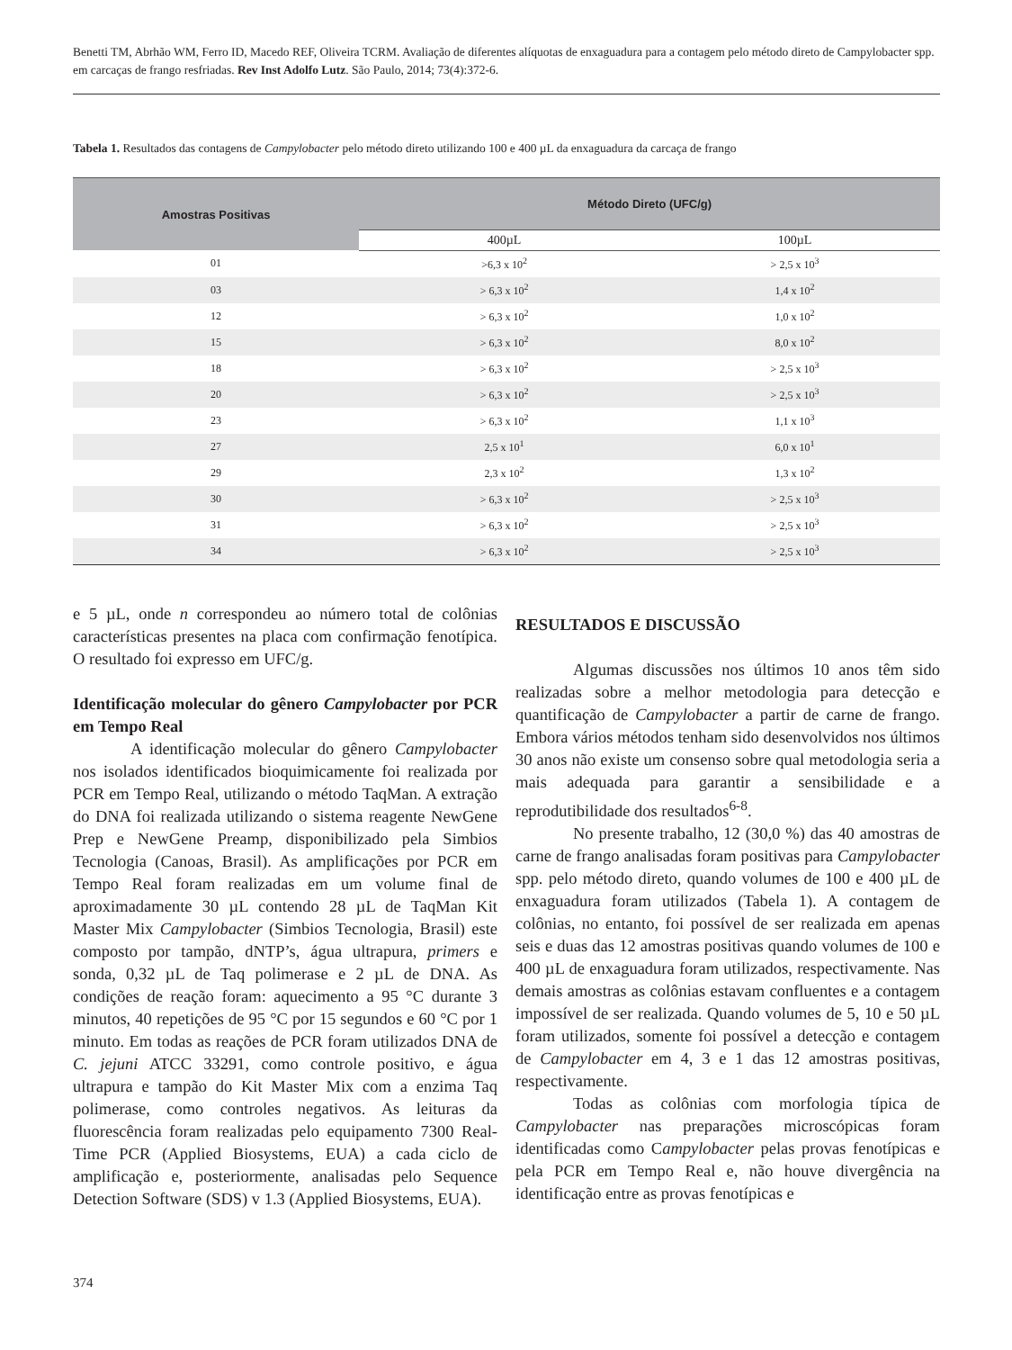Benetti TM, Abrhão WM, Ferro ID, Macedo REF, Oliveira TCRM. Avaliação de diferentes alíquotas de enxaguadura para a contagem pelo método direto de Campylobacter spp. em carcaças de frango resfriadas. Rev Inst Adolfo Lutz. São Paulo, 2014; 73(4):372-6.
Tabela 1. Resultados das contagens de Campylobacter pelo método direto utilizando 100 e 400 µL da enxaguadura da carcaça de frango
| Amostras Positivas | Método Direto (UFC/g) | |
| --- | --- | --- |
| | 400µL | 100µL |
| 01 | >6,3 x 10<sup>2</sup> | > 2,5 x 10<sup>3</sup> |
| 03 | > 6,3 x 10<sup>2</sup> | 1,4 x 10<sup>2</sup> |
| 12 | > 6,3 x 10<sup>2</sup> | 1,0 x 10<sup>2</sup> |
| 15 | > 6,3 x 10<sup>2</sup> | 8,0 x 10<sup>2</sup> |
| 18 | > 6,3 x 10<sup>2</sup> | > 2,5 x 10<sup>3</sup> |
| 20 | > 6,3 x 10<sup>2</sup> | > 2,5 x 10<sup>3</sup> |
| 23 | > 6,3 x 10<sup>2</sup> | 1,1 x 10<sup>3</sup> |
| 27 | 2,5 x 10<sup>1</sup> | 6,0 x 10<sup>1</sup> |
| 29 | 2,3 x 10<sup>2</sup> | 1,3 x 10<sup>2</sup> |
| 30 | > 6,3 x 10<sup>2</sup> | > 2,5 x 10<sup>3</sup> |
| 31 | > 6,3 x 10<sup>2</sup> | > 2,5 x 10<sup>3</sup> |
| 34 | > 6,3 x 10<sup>2</sup> | > 2,5 x 10<sup>3</sup> |
e 5 µL, onde n correspondeu ao número total de colônias características presentes na placa com confirmação fenotípica. O resultado foi expresso em UFC/g.
Identificação molecular do gênero Campylobacter por PCR em Tempo Real
A identificação molecular do gênero Campylobacter nos isolados identificados bioquimicamente foi realizada por PCR em Tempo Real, utilizando o método TaqMan. A extração do DNA foi realizada utilizando o sistema reagente NewGene Prep e NewGene Preamp, disponibilizado pela Simbios Tecnologia (Canoas, Brasil). As amplificações por PCR em Tempo Real foram realizadas em um volume final de aproximadamente 30 µL contendo 28 µL de TaqMan Kit Master Mix Campylobacter (Simbios Tecnologia, Brasil) este composto por tampão, dNTP’s, água ultrapura, primers e sonda, 0,32 µL de Taq polimerase e 2 µL de DNA. As condições de reação foram: aquecimento a 95 °C durante 3 minutos, 40 repetições de 95 °C por 15 segundos e 60 °C por 1 minuto. Em todas as reações de PCR foram utilizados DNA de C. jejuni ATCC 33291, como controle positivo, e água ultrapura e tampão do Kit Master Mix com a enzima Taq polimerase, como controles negativos. As leituras da fluorescência foram realizadas pelo equipamento 7300 Real-Time PCR (Applied Biosystems, EUA) a cada ciclo de amplificação e, posteriormente, analisadas pelo Sequence Detection Software (SDS) v 1.3 (Applied Biosystems, EUA).
RESULTADOS E DISCUSSÃO
Algumas discussões nos últimos 10 anos têm sido realizadas sobre a melhor metodologia para detecção e quantificação de Campylobacter a partir de carne de frango. Embora vários métodos tenham sido desenvolvidos nos últimos 30 anos não existe um consenso sobre qual metodologia seria a mais adequada para garantir a sensibilidade e a reprodutibilidade dos resultados<sup>6-8</sup>.
No presente trabalho, 12 (30,0 %) das 40 amostras de carne de frango analisadas foram positivas para Campylobacter spp. pelo método direto, quando volumes de 100 e 400 µL de enxaguadura foram utilizados (Tabela 1). A contagem de colônias, no entanto, foi possível de ser realizada em apenas seis e duas das 12 amostras positivas quando volumes de 100 e 400 µL de enxaguadura foram utilizados, respectivamente. Nas demais amostras as colônias estavam confluentes e a contagem impossível de ser realizada. Quando volumes de 5, 10 e 50 µL foram utilizados, somente foi possível a detecção e contagem de Campylobacter em 4, 3 e 1 das 12 amostras positivas, respectivamente.
Todas as colônias com morfologia típica de Campylobacter nas preparações microscópicas foram identificadas como Campylobacter pelas provas fenotípicas e pela PCR em Tempo Real e, não houve divergência na identificação entre as provas fenotípicas e
374